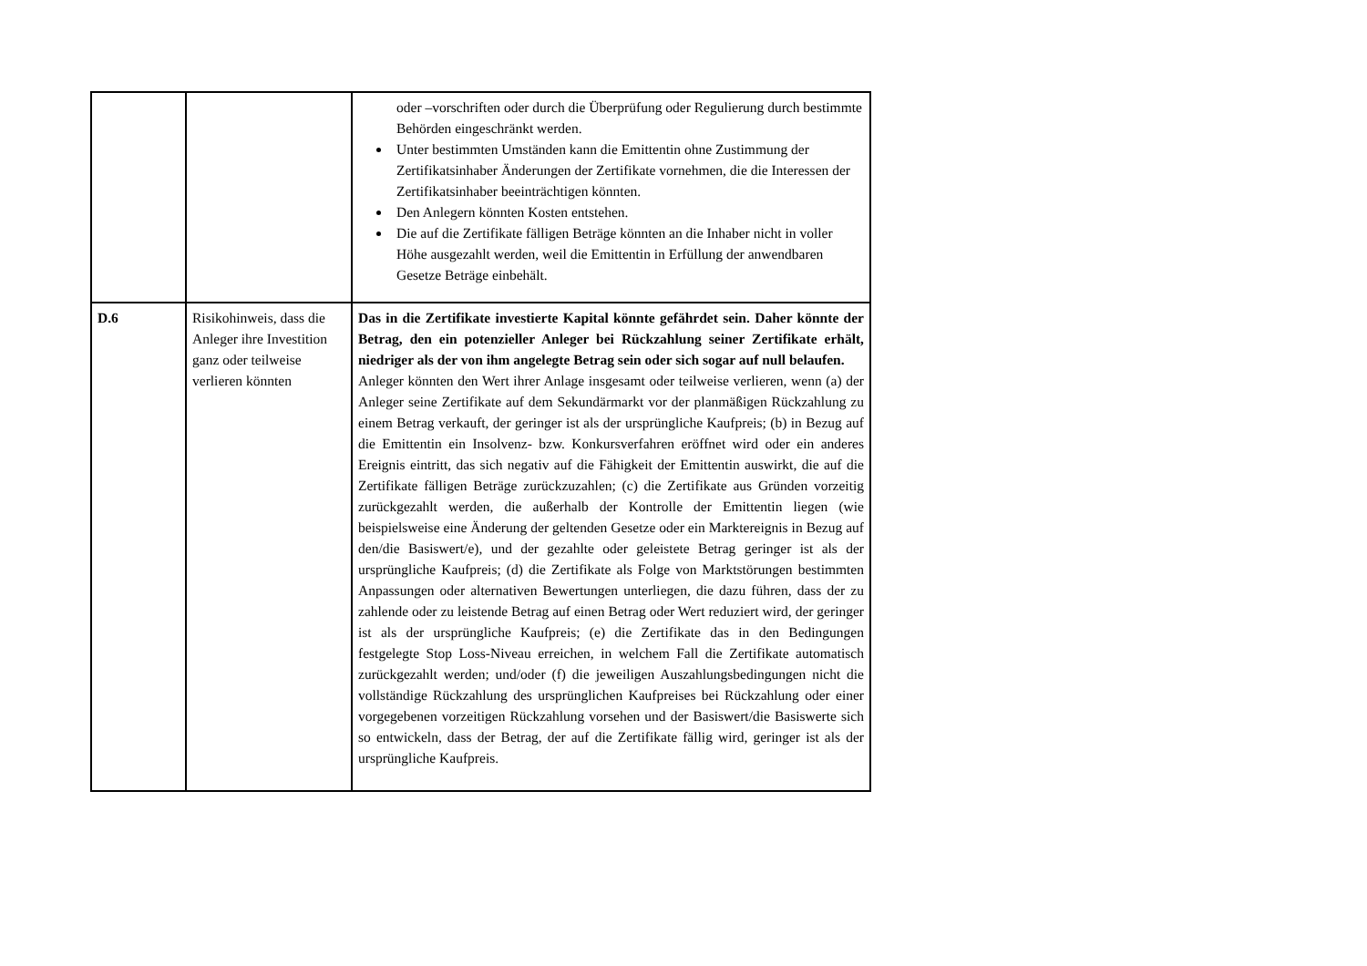| | | oder –vorschriften oder durch die Überprüfung oder Regulierung durch bestimmte Behörden eingeschränkt werden. Unter bestimmten Umständen kann die Emittentin ohne Zustimmung der Zertifikatsinhaber Änderungen der Zertifikate vornehmen, die die Interessen der Zertifikatsinhaber beeinträchtigen könnten. Den Anlegern könnten Kosten entstehen. Die auf die Zertifikate fälligen Beträge könnten an die Inhaber nicht in voller Höhe ausgezahlt werden, weil die Emittentin in Erfüllung der anwendbaren Gesetze Beträge einbehält. |
| D.6 | Risikohinweis, dass die Anleger ihre Investition ganz oder teilweise verlieren könnten | Das in die Zertifikate investierte Kapital könnte gefährdet sein. Daher könnte der Betrag, den ein potenzieller Anleger bei Rückzahlung seiner Zertifikate erhält, niedriger als der von ihm angelegte Betrag sein oder sich sogar auf null belaufen. Anleger könnten den Wert ihrer Anlage insgesamt oder teilweise verlieren, wenn (a) der Anleger seine Zertifikate auf dem Sekundärmarkt vor der planmäßigen Rückzahlung zu einem Betrag verkauft, der geringer ist als der ursprüngliche Kaufpreis; (b) in Bezug auf die Emittentin ein Insolvenz- bzw. Konkursverfahren eröffnet wird oder ein anderes Ereignis eintritt, das sich negativ auf die Fähigkeit der Emittentin auswirkt, die auf die Zertifikate fälligen Beträge zurückzuzahlen; (c) die Zertifikate aus Gründen vorzeitig zurückgezahlt werden, die außerhalb der Kontrolle der Emittentin liegen (wie beispielsweise eine Änderung der geltenden Gesetze oder ein Marktereignis in Bezug auf den/die Basiswert/e), und der gezahlte oder geleistete Betrag geringer ist als der ursprüngliche Kaufpreis; (d) die Zertifikate als Folge von Marktstörungen bestimmten Anpassungen oder alternativen Bewertungen unterliegen, die dazu führen, dass der zu zahlende oder zu leistende Betrag auf einen Betrag oder Wert reduziert wird, der geringer ist als der ursprüngliche Kaufpreis; (e) die Zertifikate das in den Bedingungen festgelegte Stop Loss-Niveau erreichen, in welchem Fall die Zertifikate automatisch zurückgezahlt werden; und/oder (f) die jeweiligen Auszahlungsbedingungen nicht die vollständige Rückzahlung des ursprünglichen Kaufpreises bei Rückzahlung oder einer vorgegebenen vorzeitigen Rückzahlung vorsehen und der Basiswert/die Basiswerte sich so entwickeln, dass der Betrag, der auf die Zertifikate fällig wird, geringer ist als der ursprüngliche Kaufpreis. |